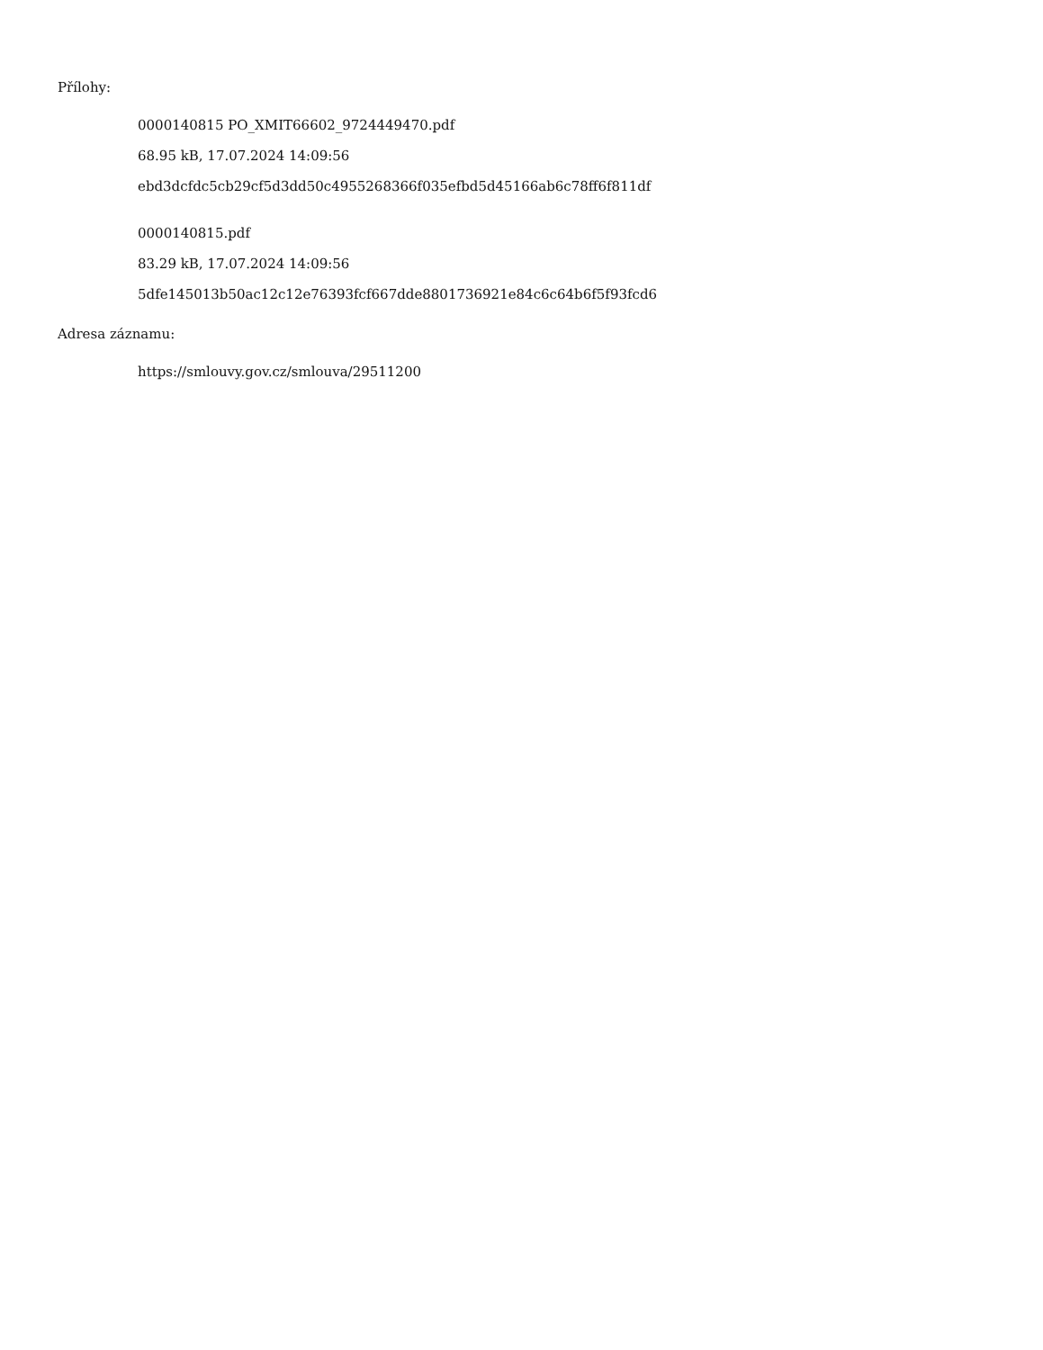Přílohy:
0000140815 PO_XMIT66602_9724449470.pdf
68.95 kB, 17.07.2024 14:09:56
ebd3dcfdc5cb29cf5d3dd50c4955268366f035efbd5d45166ab6c78ff6f811df
0000140815.pdf
83.29 kB, 17.07.2024 14:09:56
5dfe145013b50ac12c12e76393fcf667dde8801736921e84c6c64b6f5f93fcd6
Adresa záznamu:
https://smlouvy.gov.cz/smlouva/29511200